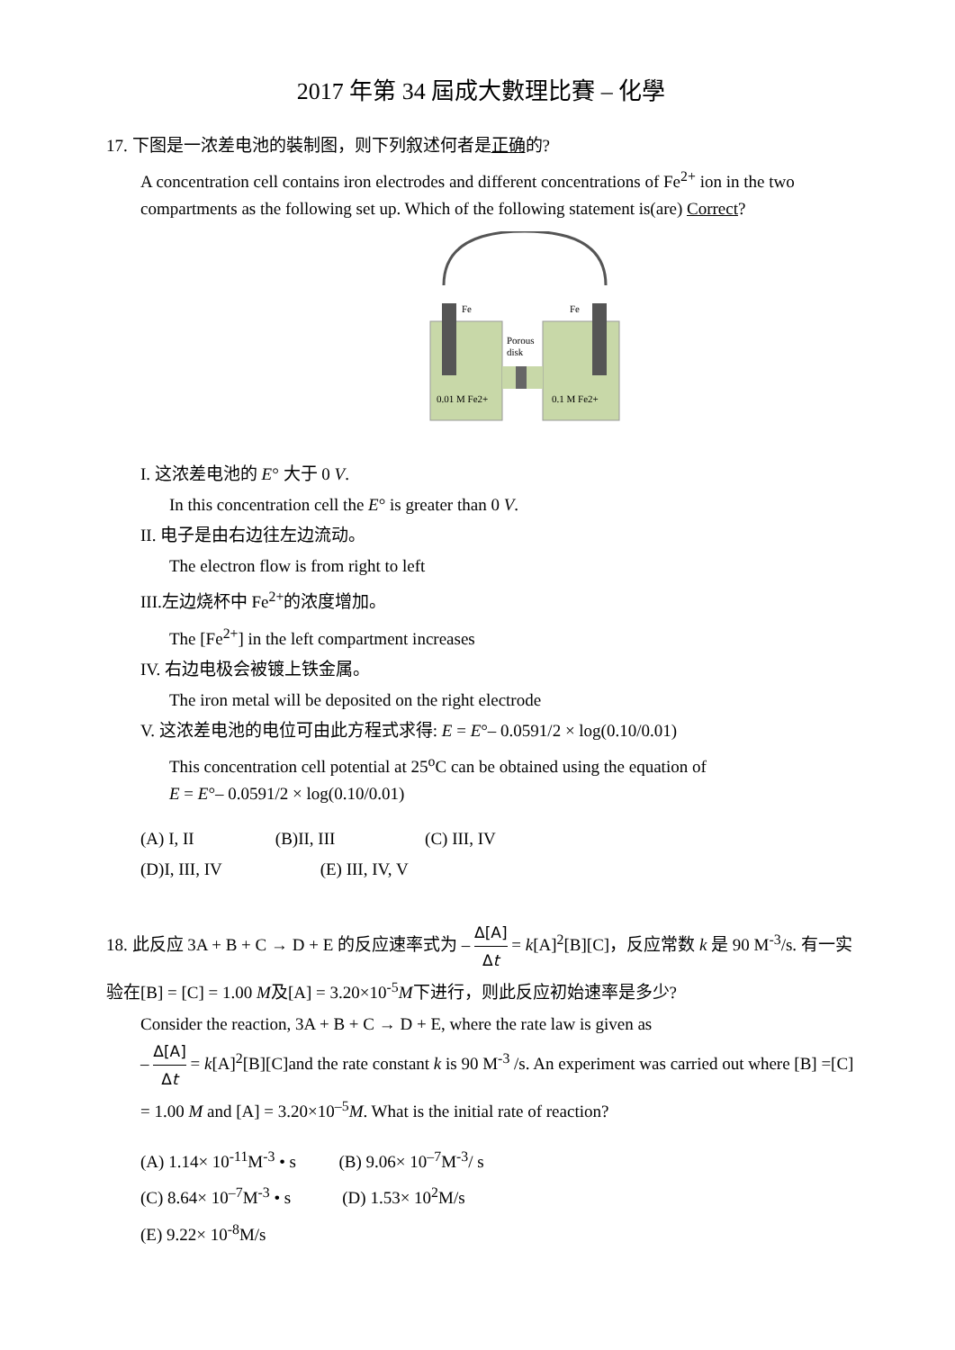2017 年第 34 屆成大數理比賽 – 化學
17. 下图是一浓差电池的裝制图，则下列叙述何者是正确的?
A concentration cell contains iron electrodes and different concentrations of Fe<sup>2+</sup> ion in the two compartments as the following set up. Which of the following statement is(are) Correct?
Fe
Fe
Porous
disk
0.01 M Fe2+
0.1 M Fe2+
I. 这浓差电池的 E° 大于 0 V.
In this concentration cell the E° is greater than 0 V.
II. 电子是由右边往左边流动。
The electron flow is from right to left
III.左边烧杯中 Fe<sup>2+</sup>的浓度增加。
The [Fe<sup>2+</sup>] in the left compartment increases
IV. 右边电极会被镀上铁金属。
The iron metal will be deposited on the right electrode
V. 这浓差电池的电位可由此方程式求得: E = E°– 0.0591/2 × log(0.10/0.01)
This concentration cell potential at 25<sup>o</sup>C can be obtained using the equation of
E = E°– 0.0591/2 × log(0.10/0.01)
(A) I, II (B)II, III (C) III, IV
(D)I, III, IV (E) III, IV, V
18. 此反应 3A + B + C → D + E 的反应速率式为 – Δ[A] Δt = k[A]<sup>2</sup>[B][C]，反应常数 k 是 90 M<sup>-3</sup>/s. 有一实验在[B] = [C] = 1.00 M及[A] = 3.20×10<sup>-5</sup>M下进行，则此反应初始速率是多少?
Consider the reaction, 3A + B + C → D + E, where the rate law is given as
– Δ[A] Δt = k[A]<sup>2</sup>[B][C]and the rate constant k is 90 M<sup>-3</sup> /s. An experiment was carried out where [B] =[C] = 1.00 M and [A] = 3.20×10<sup>–5</sup>M. What is the initial rate of reaction?
(A) 1.14× 10<sup>-11</sup>M<sup>-3</sup> • s (B) 9.06× 10<sup>–7</sup>M<sup>-3</sup>/ s
(C) 8.64× 10<sup>–7</sup>M<sup>-3</sup> • s (D) 1.53× 10<sup>2</sup>M/s
(E) 9.22× 10<sup>-8</sup>M/s